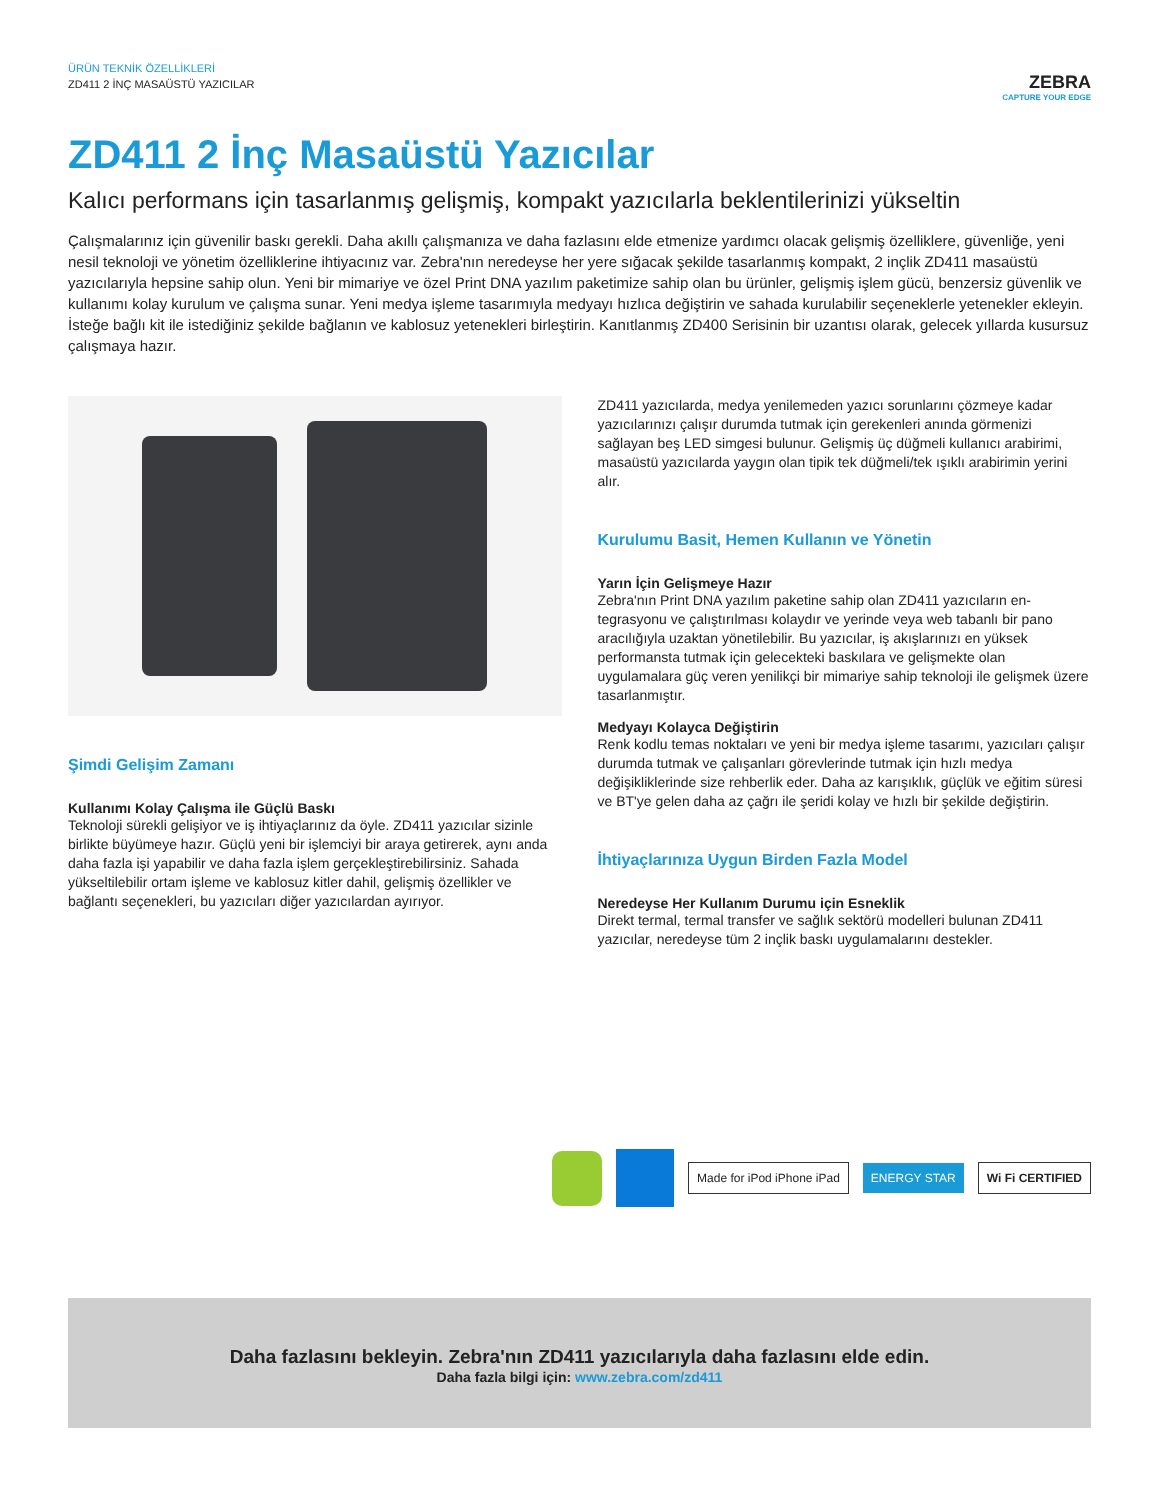ÜRÜN TEKNİK ÖZELLİKLERİ
ZD411 2 İNÇ MASAÜSTÜ YAZICILAR
ZEBRA
CAPTURE YOUR EDGE
ZD411 2 İnç Masaüstü Yazıcılar
Kalıcı performans için tasarlanmış gelişmiş, kompakt yazıcılarla beklentilerinizi yükseltin
Çalışmalarınız için güvenilir baskı gerekli. Daha akıllı çalışmanıza ve daha fazlasını elde etmenize yardımcı olacak gelişmiş özellikle­re, güvenliğe, yeni nesil teknoloji ve yönetim özelliklerine ihtiyacınız var. Zebra'nın neredeyse her yere sığacak şekilde tasarlanmış kompakt, 2 inçlik ZD411 masaüstü yazıcılarıyla hepsine sahip olun. Yeni bir mimariye ve özel Print DNA yazılım paketimize sahip olan bu ürünler, gelişmiş işlem gücü, benzersiz güvenlik ve kullanımı kolay kurulum ve çalışma sunar. Yeni medya işleme tasarımıyla medyayı hızlıca değiştirin ve sahada kurulabilir seçeneklerle yetenekler ekleyin. İsteğe bağlı kit ile istediğiniz şekilde bağlanın ve kablosuz yete­nekleri birleştirin. Kanıtlanmış ZD400 Serisinin bir uzantısı olarak, gelecek yıllarda kusursuz çalışmaya hazır.
Şimdi Gelişim Zamanı
Kullanımı Kolay Çalışma ile Güçlü Baskı
Teknoloji sürekli gelişiyor ve iş ihtiyaçlarınız da öyle. ZD411 yazıcılar sizinle birlikte büyümeye hazır. Güçlü yeni bir işlemciyi bir araya geti­rerek, aynı anda daha fazla işi yapabilir ve daha fazla işlem gerçe­kleştirebilirsiniz. Sahada yükseltilebilir ortam işleme ve kablosuz kitler dahil, gelişmiş özellikler ve bağlantı seçenekleri, bu yazıcıları diğer yazıcılardan ayırıyor.
ZD411 yazıcılarda, medya yenilemeden yazıcı sorunlarını çözmeye kadar yazıcılarınızı çalışır durumda tutmak için gerekenleri anında görmenizi sağlayan beş LED simgesi bulunur. Gelişmiş üç düğmeli kullanıcı arabirimi, masaüstü yazıcılarda yaygın olan tipik tek düğme­li/tek ışıklı arabirimin yerini alır.
Kurulumu Basit, Hemen Kullanın ve Yönetin
Yarın İçin Gelişmeye Hazır
Zebra'nın Print DNA yazılım paketine sahip olan ZD411 yazıcıların en­tegrasyonu ve çalıştırılması kolaydır ve yerinde veya web tabanlı bir pano aracılığıyla uzaktan yönetilebilir. Bu yazıcılar, iş akışlarınızı en yüksek performansta tutmak için gelecekteki baskılara ve gelişmek­te olan uygulamalara güç veren yenilikçi bir mimariye sahip teknoloji ile gelişmek üzere tasarlanmıştır.
Medyayı Kolayca Değiştirin
Renk kodlu temas noktaları ve yeni bir medya işleme tasarımı, yazı­cıları çalışır durumda tutmak ve çalışanları görevlerinde tutmak için hızlı medya değişikliklerinde size rehberlik eder. Daha az karışıklık, güçlük ve eğitim süresi ve BT'ye gelen daha az çağrı ile şeridi kolay ve hızlı bir şekilde değiştirin.
İhtiyaçlarınıza Uygun Birden Fazla Model
Neredeyse Her Kullanım Durumu için Esneklik
Direkt termal, termal transfer ve sağlık sektörü modelleri bulunan ZD411 yazıcılar, neredeyse tüm 2 inçlik baskı uygulamalarını deste­kler.
Made for iPod iPhone iPad ENERGY STAR Wi Fi CERTIFIED
Daha fazlasını bekleyin. Zebra'nın ZD411 yazıcılarıyla daha fazlasını elde edin.
Daha fazla bilgi için: www.zebra.com/zd411